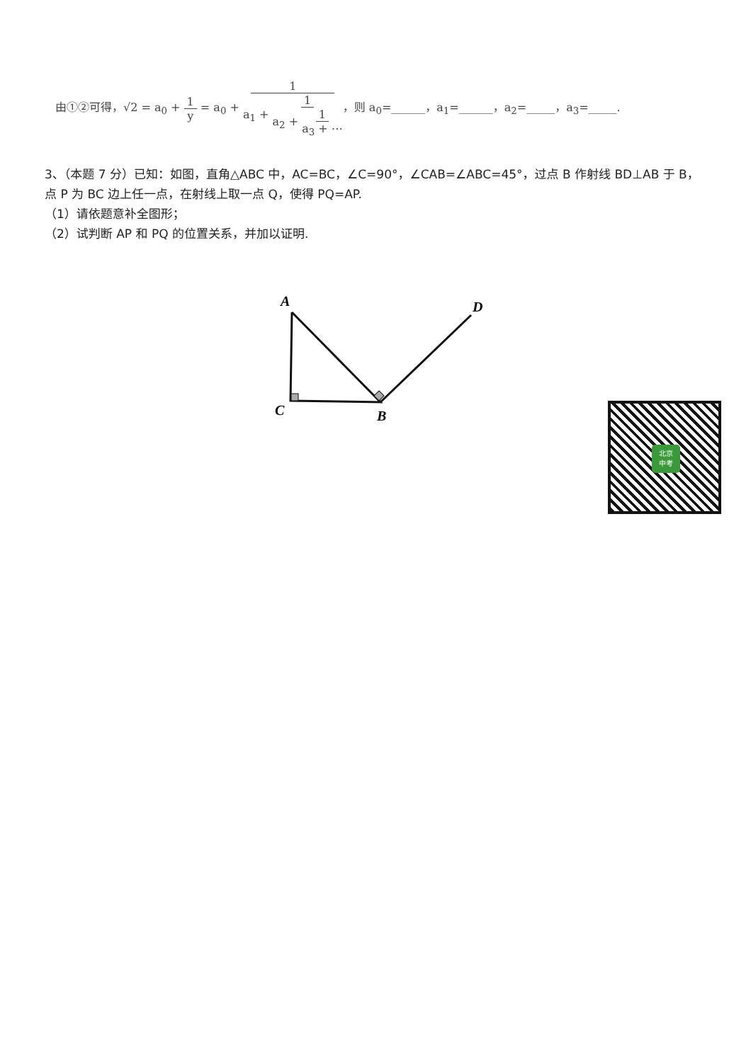由①②可得，√2 = a<sub>0</sub> + 1 y = a<sub>0</sub> + 1 a<sub>1</sub> + 1 a<sub>2</sub> + 1 a<sub>3</sub> + ⋯，则 a<sub>0</sub>=______，a<sub>1</sub>=______，a<sub>2</sub>=_____，a<sub>3</sub>=_____.
3、（本题 7 分）已知：如图，直角△ABC 中，AC=BC，∠C=90°，∠CAB=∠ABC=45°，过点 B 作射线 BD⊥AB 于 B，点 P 为 BC 边上任一点，在射线上取一点 Q，使得 PQ=AP.
（1）请依题意补全图形；
（2）试判断 AP 和 PQ 的位置关系，并加以证明.
A
D
C
B
北京
中考